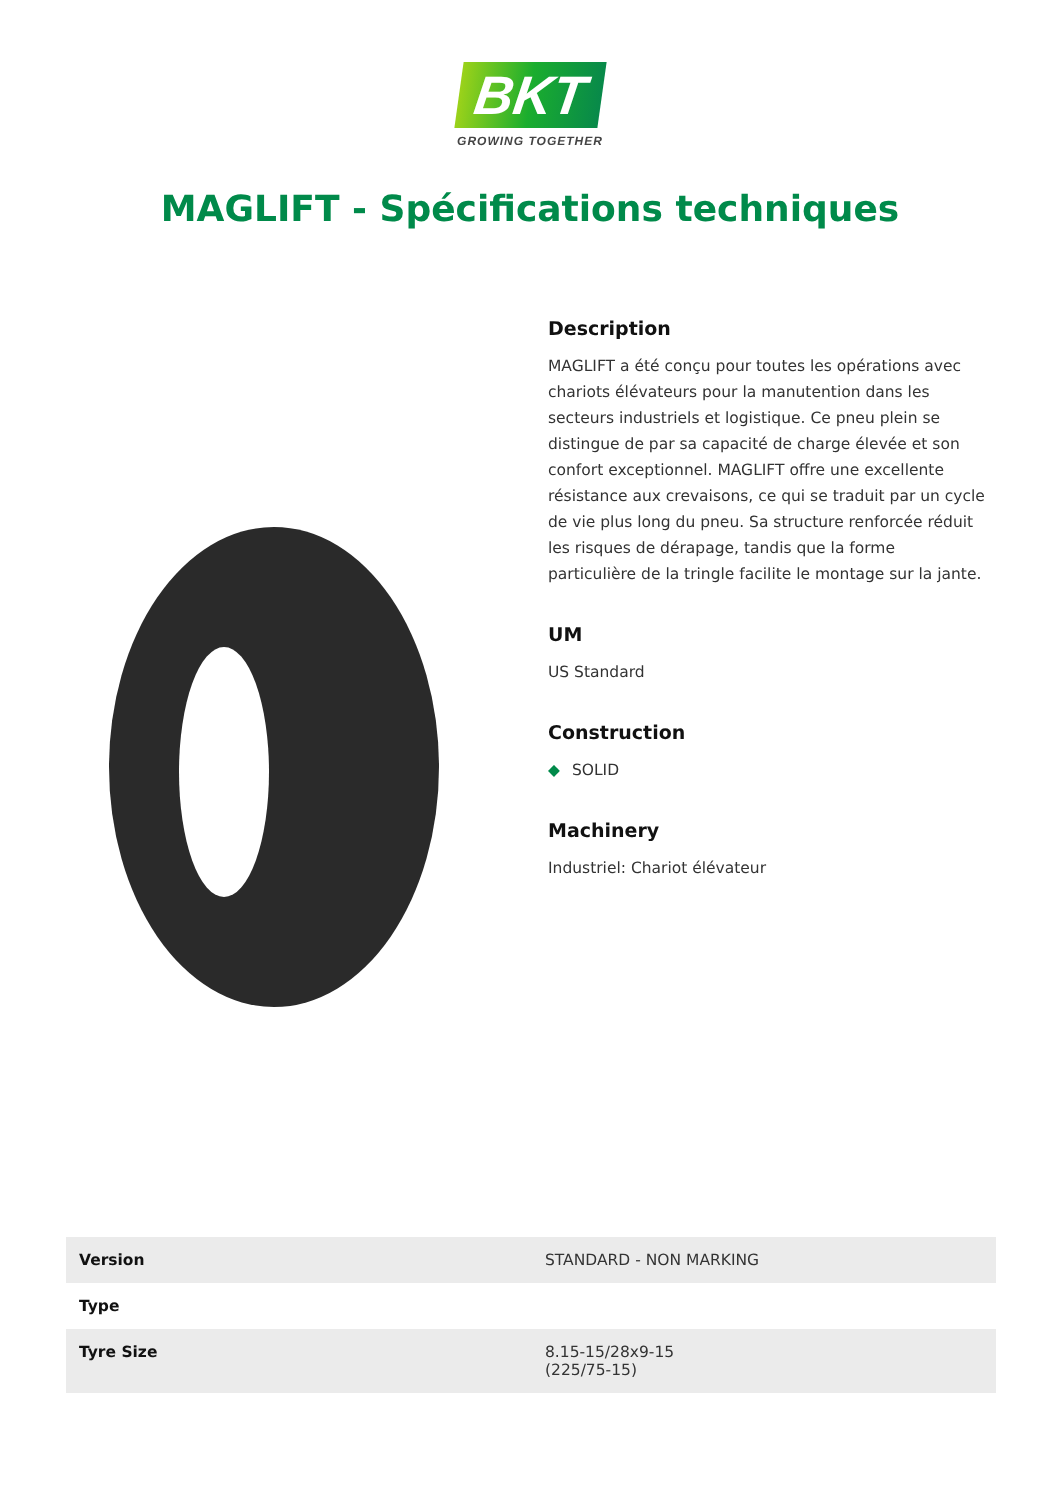BKT
GROWING TOGETHER
MAGLIFT - Spécifications techniques
Description
MAGLIFT a été conçu pour toutes les opérations avec chariots élévateurs pour la manutention dans les secteurs industriels et logistique. Ce pneu plein se distingue de par sa capacité de charge élevée et son confort exceptionnel. MAGLIFT offre une excellente résistance aux crevaisons, ce qui se traduit par un cycle de vie plus long du pneu. Sa structure renforcée réduit les risques de dérapage, tandis que la forme particulière de la tringle facilite le montage sur la jante.
UM
US Standard
Construction
◆ SOLID
Machinery
Industriel: Chariot élévateur
| Version | STANDARD - NON MARKING |
| Type | |
| Tyre Size | 8.15-15/28x9-15 (225/75-15) |